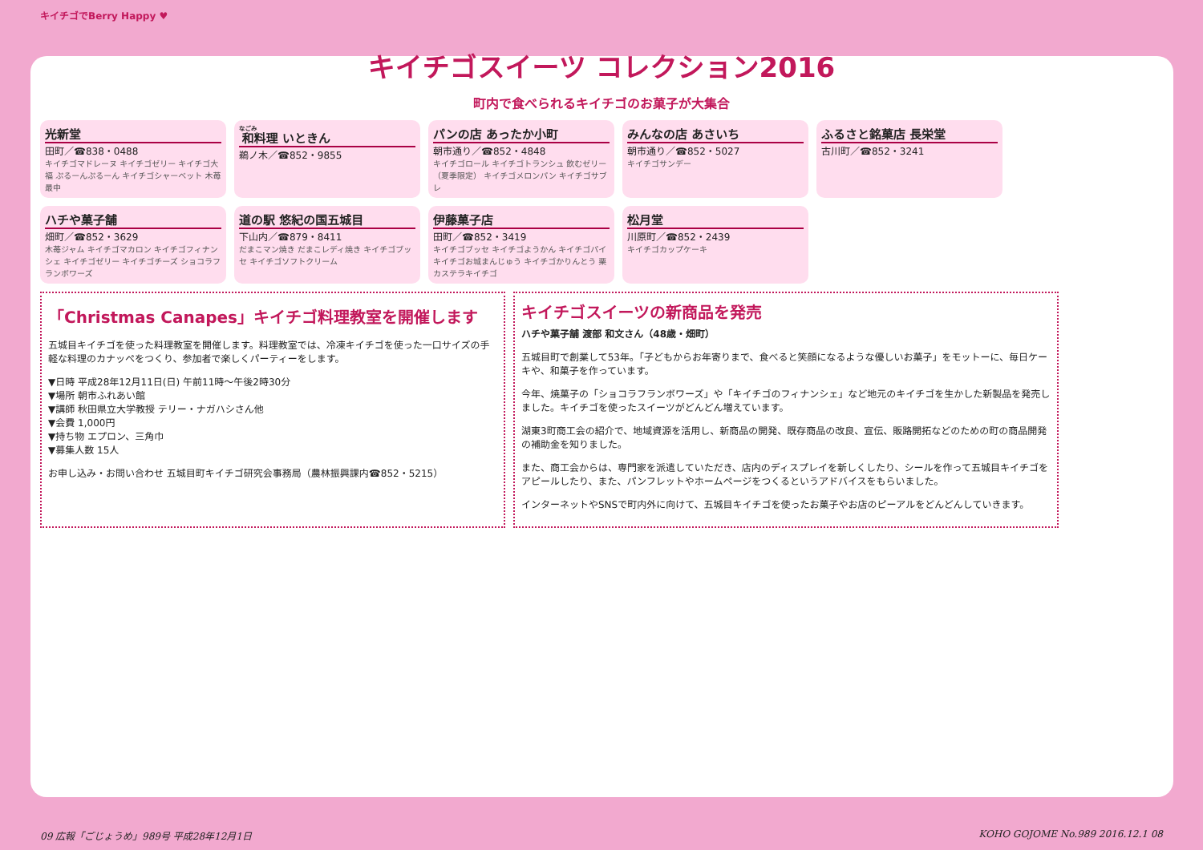キイチゴでBerry Happy ♥
キイチゴスイーツ コレクション2016
町内で食べられるキイチゴのお菓子が大集合
光新堂
田町／☎838・0488
キイチゴマドレーヌ キイチゴゼリー キイチゴ大福 ぷるーんぷるーん キイチゴシャーベット 木苺最中
和料理 いときん
鵜ノ木／☎852・9855
パンの店 あったか小町
朝市通り／☎852・4848
キイチゴロール キイチゴトランシュ 飲むゼリー（夏季限定） キイチゴメロンパン キイチゴサブレ
みんなの店 あさいち
朝市通り／☎852・5027
キイチゴサンデー
ふるさと銘菓店 長栄堂
古川町／☎852・3241
ハチや菓子舗
畑町／☎852・3629
木苺ジャム キイチゴマカロン キイチゴフィナンシェ キイチゴゼリー キイチゴチーズ ショコラフランボワーズ
道の駅 悠紀の国五城目
下山内／☎879・8411
だまこマン焼き だまこレディ焼き キイチゴブッセ キイチゴソフトクリーム
伊藤菓子店
田町／☎852・3419
キイチゴブッセ キイチゴようかん キイチゴパイ キイチゴお城まんじゅう キイチゴかりんとう 栗カステラキイチゴ
松月堂
川原町／☎852・2439
キイチゴカップケーキ
「Christmas Canapes」キイチゴ料理教室を開催します
五城目キイチゴを使った料理教室を開催します。料理教室では、冷凍キイチゴを使った一口サイズの手軽な料理のカナッペをつくり、参加者で楽しくパーティーをします。
▼日時 平成28年12月11日(日) 午前11時～午後2時30分
▼場所 朝市ふれあい館
▼講師 秋田県立大学教授 テリー・ナガハシさん他
▼会費 1,000円
▼持ち物 エプロン、三角巾
▼募集人数 15人
お申し込み・お問い合わせ 五城目町キイチゴ研究会事務局（農林振興課内☎852・5215）
キイチゴスイーツの新商品を発売
ハチや菓子舗 渡部 和文さん（48歳・畑町）
五城目町で創業して53年。「子どもからお年寄りまで、食べると笑顔になるような優しいお菓子」をモットーに、毎日ケーキや、和菓子を作っています。
今年、焼菓子の「ショコラフランボワーズ」や「キイチゴのフィナンシェ」など地元のキイチゴを生かした新製品を発売しました。キイチゴを使ったスイーツがどんどん増えています。
湖東3町商工会の紹介で、地域資源を活用し、新商品の開発、既存商品の改良、宣伝、販路開拓などのための町の商品開発の補助金を知りました。
また、商工会からは、専門家を派遣していただき、店内のディスプレイを新しくしたり、シールを作って五城目キイチゴをアピールしたり、また、パンフレットやホームページをつくるというアドバイスをもらいました。
インターネットやSNSで町内外に向けて、五城目キイチゴを使ったお菓子やお店のピーアルをどんどんしていきます。
09 広報「ごじょうめ」989号 平成28年12月1日 KOHO GOJOME No.989 2016.12.1 08